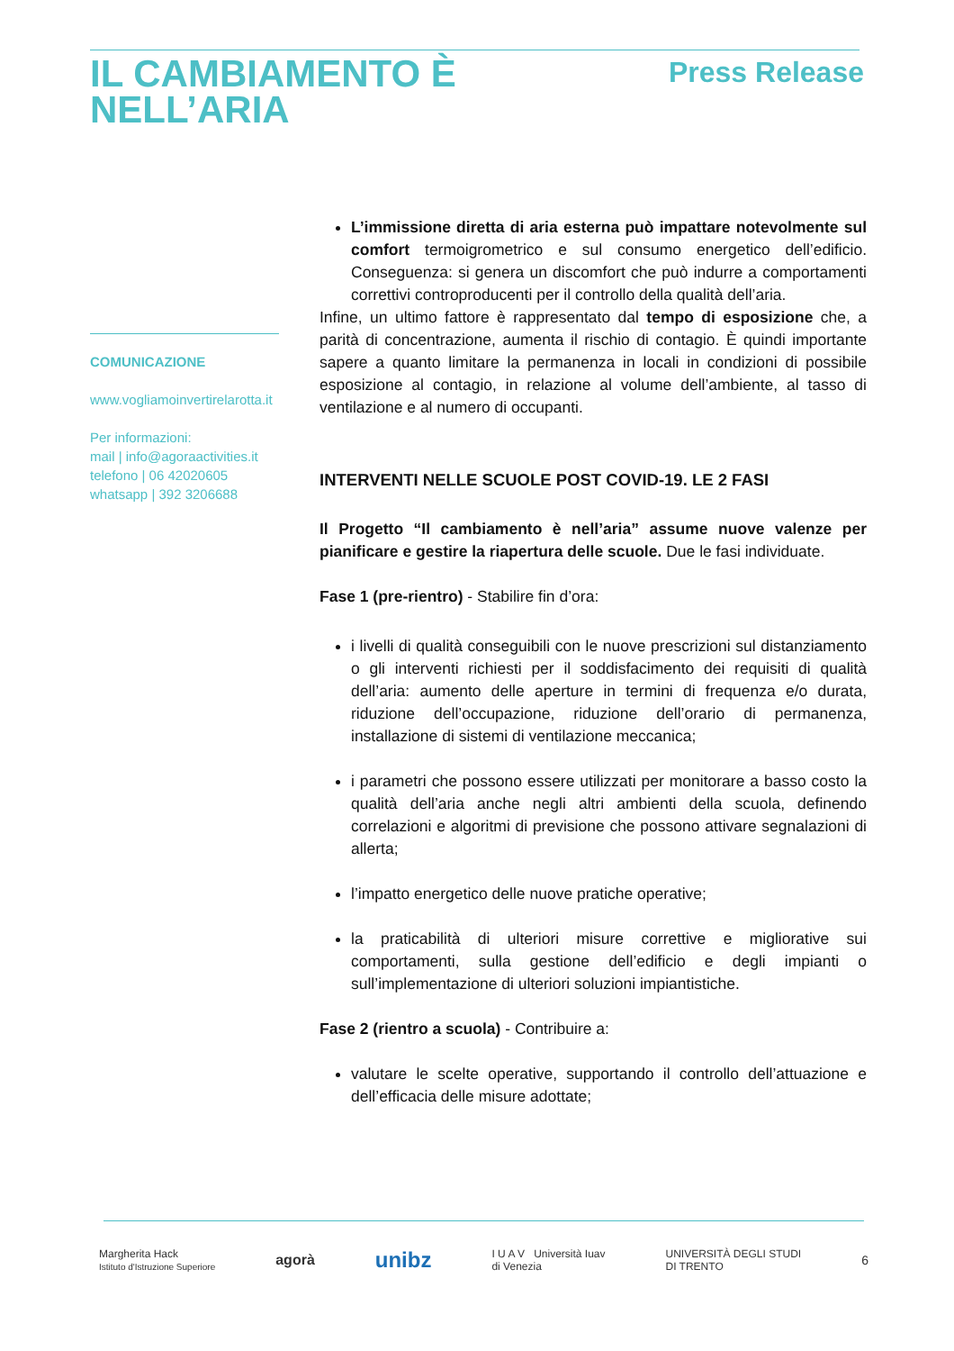IL CAMBIAMENTO È
NELL’ARIA
Press Release
COMUNICAZIONE
www.vogliamoinvertirelarotta.it
Per informazioni:
mail | info@agoraactivities.it
telefono | 06 42020605
whatsapp | 392 3206688
L’immissione diretta di aria esterna può impattare notevolmente sul comfort termoigrometrico e sul consumo energetico dell’edificio. Conseguenza: si genera un discomfort che può indurre a comportamenti correttivi controproducenti per il controllo della qualità dell’aria.
Infine, un ultimo fattore è rappresentato dal tempo di esposizione che, a parità di concentrazione, aumenta il rischio di contagio. È quindi importante sapere a quanto limitare la permanenza in locali in condizioni di possibile esposizione al contagio, in relazione al volume dell’ambiente, al tasso di ventilazione e al numero di occupanti.
INTERVENTI NELLE SCUOLE POST COVID-19. LE 2 FASI
Il Progetto “Il cambiamento è nell’aria” assume nuove valenze per pianificare e gestire la riapertura delle scuole. Due le fasi individuate.
Fase 1 (pre-rientro) - Stabilire fin d’ora:
i livelli di qualità conseguibili con le nuove prescrizioni sul distanziamento o gli interventi richiesti per il soddisfacimento dei requisiti di qualità dell’aria: aumento delle aperture in termini di frequenza e/o durata, riduzione dell’occupazione, riduzione dell’orario di permanenza, installazione di sistemi di ventilazione meccanica;
i parametri che possono essere utilizzati per monitorare a basso costo la qualità dell’aria anche negli altri ambienti della scuola, definendo correlazioni e algoritmi di previsione che possono attivare segnalazioni di allerta;
l’impatto energetico delle nuove pratiche operative;
la praticabilità di ulteriori misure correttive e migliorative sui comportamenti, sulla gestione dell’edificio e degli impianti o sull’implementazione di ulteriori soluzioni impiantistiche.
Fase 2 (rientro a scuola) - Contribuire a:
valutare le scelte operative, supportando il controllo dell’attuazione e dell’efficacia delle misure adottate;
Margherita Hack
Istituto d'Istruzione Superiore agorà unibz I U A V Università Iuav
di Venezia UNIVERSITÀ DEGLI STUDI
DI TRENTO 6